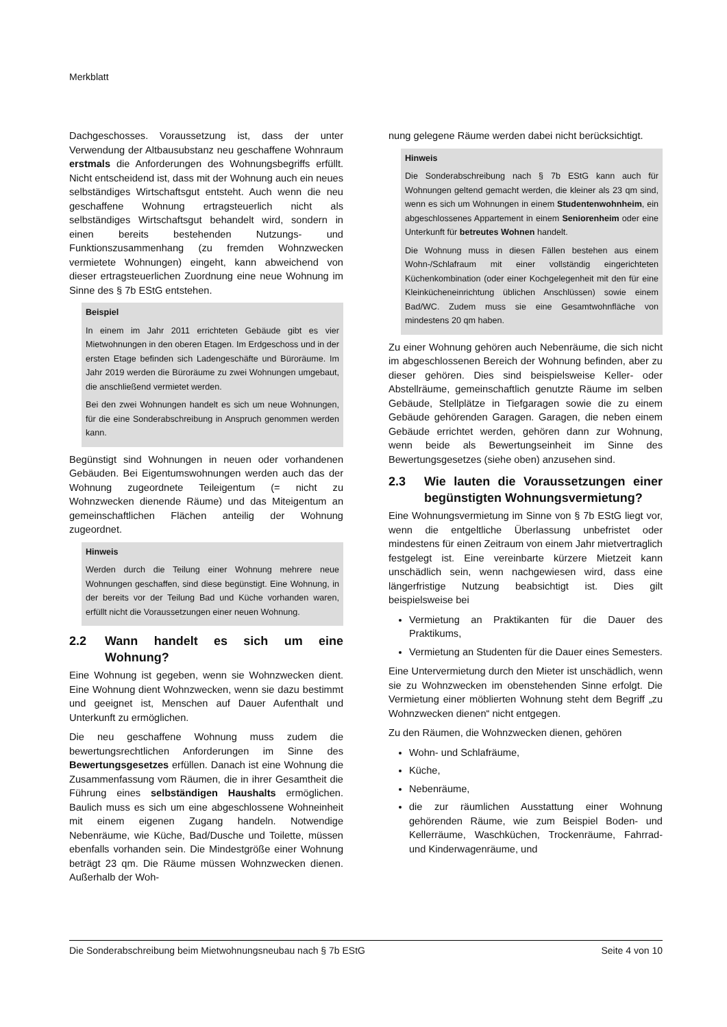Merkblatt
Dachgeschosses. Voraussetzung ist, dass der unter Verwendung der Altbausubstanz neu geschaffene Wohnraum erstmals die Anforderungen des Wohnungsbegriffs erfüllt. Nicht entscheidend ist, dass mit der Wohnung auch ein neues selbständiges Wirtschaftsgut entsteht. Auch wenn die neu geschaffene Wohnung ertragsteuerlich nicht als selbständiges Wirtschaftsgut behandelt wird, sondern in einen bereits bestehenden Nutzungs- und Funktionszusammenhang (zu fremden Wohnzwecken vermietete Wohnungen) eingeht, kann abweichend von dieser ertragsteuerlichen Zuordnung eine neue Wohnung im Sinne des § 7b EStG entstehen.
Beispiel
In einem im Jahr 2011 errichteten Gebäude gibt es vier Mietwohnungen in den oberen Etagen. Im Erdgeschoss und in der ersten Etage befinden sich Ladengeschäfte und Büroräume. Im Jahr 2019 werden die Büroräume zu zwei Wohnungen umgebaut, die anschließend vermietet werden.
Bei den zwei Wohnungen handelt es sich um neue Wohnungen, für die eine Sonderabschreibung in Anspruch genommen werden kann.
Begünstigt sind Wohnungen in neuen oder vorhandenen Gebäuden. Bei Eigentumswohnungen werden auch das der Wohnung zugeordnete Teileigentum (= nicht zu Wohnzwecken dienende Räume) und das Miteigentum an gemeinschaftlichen Flächen anteilig der Wohnung zugeordnet.
Hinweis
Werden durch die Teilung einer Wohnung mehrere neue Wohnungen geschaffen, sind diese begünstigt. Eine Wohnung, in der bereits vor der Teilung Bad und Küche vorhanden waren, erfüllt nicht die Voraussetzungen einer neuen Wohnung.
2.2 Wann handelt es sich um eine Wohnung?
Eine Wohnung ist gegeben, wenn sie Wohnzwecken dient. Eine Wohnung dient Wohnzwecken, wenn sie dazu bestimmt und geeignet ist, Menschen auf Dauer Aufenthalt und Unterkunft zu ermöglichen.
Die neu geschaffene Wohnung muss zudem die bewertungsrechtlichen Anforderungen im Sinne des Bewertungsgesetzes erfüllen. Danach ist eine Wohnung die Zusammenfassung vom Räumen, die in ihrer Gesamtheit die Führung eines selbständigen Haushalts ermöglichen. Baulich muss es sich um eine abgeschlossene Wohneinheit mit einem eigenen Zugang handeln. Notwendige Nebenräume, wie Küche, Bad/Dusche und Toilette, müssen ebenfalls vorhanden sein. Die Mindestgröße einer Wohnung beträgt 23 qm. Die Räume müssen Wohnzwecken dienen. Außerhalb der Woh-
nung gelegene Räume werden dabei nicht berücksichtigt.
Hinweis
Die Sonderabschreibung nach § 7b EStG kann auch für Wohnungen geltend gemacht werden, die kleiner als 23 qm sind, wenn es sich um Wohnungen in einem Studentenwohnheim, ein abgeschlossenes Appartement in einem Seniorenheim oder eine Unterkunft für betreutes Wohnen handelt.
Die Wohnung muss in diesen Fällen bestehen aus einem Wohn-/Schlafraum mit einer vollständig eingerichteten Küchenkombination (oder einer Kochgelegenheit mit den für eine Kleinkücheneinrichtung üblichen Anschlüssen) sowie einem Bad/WC. Zudem muss sie eine Gesamtwohnfläche von mindestens 20 qm haben.
Zu einer Wohnung gehören auch Nebenräume, die sich nicht im abgeschlossenen Bereich der Wohnung befinden, aber zu dieser gehören. Dies sind beispielsweise Keller- oder Abstellräume, gemeinschaftlich genutzte Räume im selben Gebäude, Stellplätze in Tiefgaragen sowie die zu einem Gebäude gehörenden Garagen. Garagen, die neben einem Gebäude errichtet werden, gehören dann zur Wohnung, wenn beide als Bewertungseinheit im Sinne des Bewertungsgesetzes (siehe oben) anzusehen sind.
2.3 Wie lauten die Voraussetzungen einer begünstigten Wohnungsvermietung?
Eine Wohnungsvermietung im Sinne von § 7b EStG liegt vor, wenn die entgeltliche Überlassung unbefristet oder mindestens für einen Zeitraum von einem Jahr mietvertraglich festgelegt ist. Eine vereinbarte kürzere Mietzeit kann unschädlich sein, wenn nachgewiesen wird, dass eine längerfristige Nutzung beabsichtigt ist. Dies gilt beispielsweise bei
Vermietung an Praktikanten für die Dauer des Praktikums,
Vermietung an Studenten für die Dauer eines Semesters.
Eine Untervermietung durch den Mieter ist unschädlich, wenn sie zu Wohnzwecken im obenstehenden Sinne erfolgt. Die Vermietung einer möblierten Wohnung steht dem Begriff „zu Wohnzwecken dienen“ nicht entgegen.
Zu den Räumen, die Wohnzwecken dienen, gehören
Wohn- und Schlafräume,
Küche,
Nebenräume,
die zur räumlichen Ausstattung einer Wohnung gehörenden Räume, wie zum Beispiel Boden- und Kellerräume, Waschküchen, Trockenräume, Fahrrad- und Kinderwagenräume, und
Die Sonderabschreibung beim Mietwohnungsneubau nach § 7b EStG Seite 4 von 10